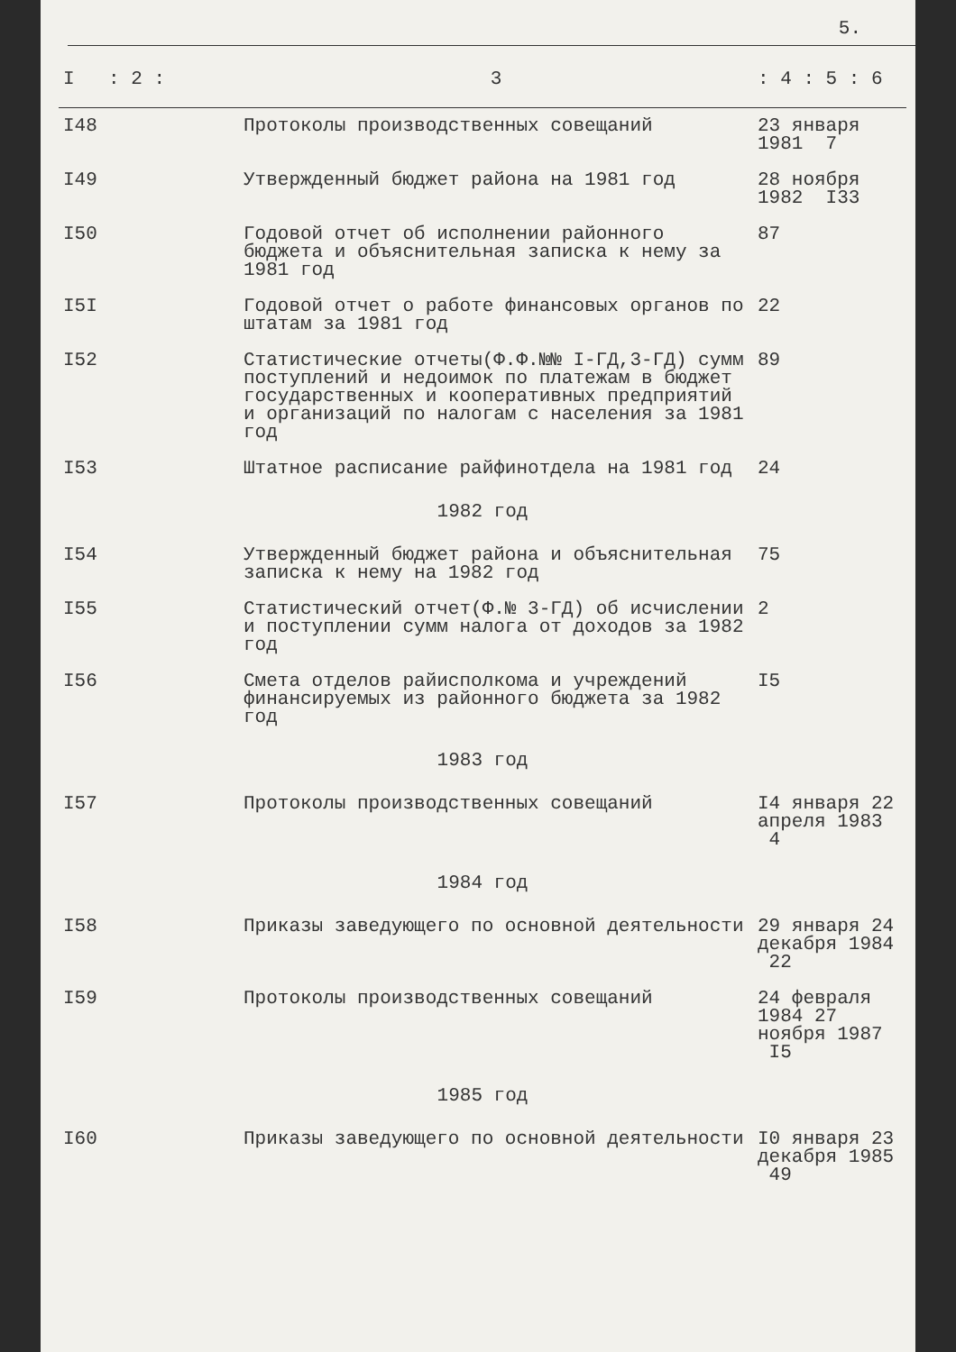5.
| I | : 2 : | 3 | : 4 : 5 : 6 |
| --- | --- | --- | --- |
| I48 | | Протоколы производственных совещаний | 23 января 1981 7 |
| I49 | | Утвержденный бюджет района на 1981 год | 28 ноября 1982 I33 |
| I50 | | Годовой отчет об исполнении районного бюджета и объяснительная записка к нему за 1981 год | 87 |
| I5I | | Годовой отчет о работе финансовых органов по штатам за 1981 год | 22 |
| I52 | | Статистические отчеты(Ф.Ф.№№ I-ГД,3-ГД) сумм поступлений и недоимок по платежам в бюджет государственных и кооперативных предприятий и организаций по налогам с населения за 1981 год | 89 |
| I53 | | Штатное расписание райфинотдела на 1981 год | 24 |
| 1982 год | | | |
| I54 | | Утвержденный бюджет района и объяснительная записка к нему на 1982 год | 75 |
| I55 | | Статистический отчет(Ф.№ 3-ГД) об исчислении и поступлении сумм налога от доходов за 1982 год | 2 |
| I56 | | Смета отделов райисполкома и учреждений финансируемых из районного бюджета за 1982 год | I5 |
| 1983 год | | | |
| I57 | | Протоколы производственных совещаний | I4 января 22 апреля 1983 4 |
| 1984 год | | | |
| I58 | | Приказы заведующего по основной деятельности | 29 января 24 декабря 1984 22 |
| I59 | | Протоколы производственных совещаний | 24 февраля 1984 27 ноября 1987 I5 |
| 1985 год | | | |
| I60 | | Приказы заведующего по основной деятельности | I0 января 23 декабря 1985 49 |